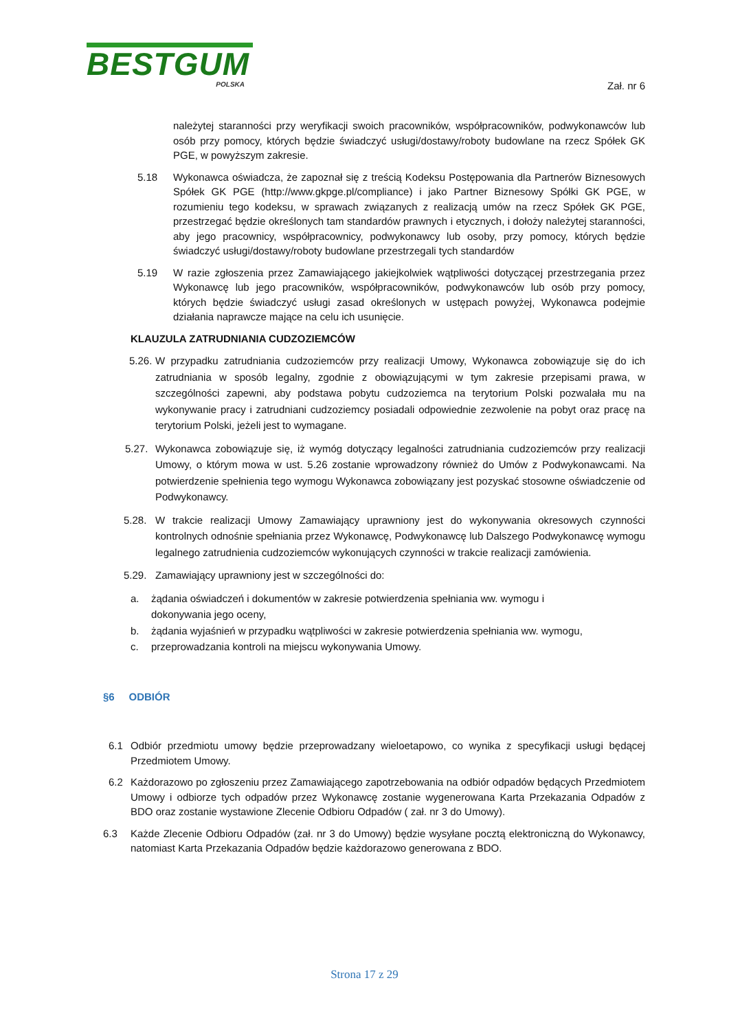BESTGUM
POLSKA
Zał. nr 6
należytej staranności przy weryfikacji swoich pracowników, współpracowników, podwykonawców lub osób przy pomocy, których będzie świadczyć usługi/dostawy/roboty budowlane na rzecz Spółek GK PGE, w powyższym zakresie.
5.18 Wykonawca oświadcza, że zapoznał się z treścią Kodeksu Postępowania dla Partnerów Biznesowych Spółek GK PGE (http://www.gkpge.pl/compliance) i jako Partner Biznesowy Spółki GK PGE, w rozumieniu tego kodeksu, w sprawach związanych z realizacją umów na rzecz Spółek GK PGE, przestrzegać będzie określonych tam standardów prawnych i etycznych, i dołoży należytej staranności, aby jego pracownicy, współpracownicy, podwykonawcy lub osoby, przy pomocy, których będzie świadczyć usługi/dostawy/roboty budowlane przestrzegali tych standardów
5.19 W razie zgłoszenia przez Zamawiającego jakiejkolwiek wątpliwości dotyczącej przestrzegania przez Wykonawcę lub jego pracowników, współpracowników, podwykonawców lub osób przy pomocy, których będzie świadczyć usługi zasad określonych w ustępach powyżej, Wykonawca podejmie działania naprawcze mające na celu ich usunięcie.
KLAUZULA ZATRUDNIANIA CUDZOZIEMCÓW
5.26.
W przypadku zatrudniania cudzoziemców przy realizacji Umowy, Wykonawca zobowiązuje się do ich zatrudniania w sposób legalny, zgodnie z obowiązującymi w tym zakresie przepisami prawa, w szczególności zapewni, aby podstawa pobytu cudzoziemca na terytorium Polski pozwalała mu na wykonywanie pracy i zatrudniani cudzoziemcy posiadali odpowiednie zezwolenie na pobyt oraz pracę na terytorium Polski, jeżeli jest to wymagane.
5.27.
Wykonawca zobowiązuje się, iż wymóg dotyczący legalności zatrudniania cudzoziemców przy realizacji Umowy, o którym mowa w ust. 5.26 zostanie wprowadzony również do Umów z Podwykonawcami. Na potwierdzenie spełnienia tego wymogu Wykonawca zobowiązany jest pozyskać stosowne oświadczenie od Podwykonawcy.
5.28. W trakcie realizacji Umowy Zamawiający uprawniony jest do wykonywania okresowych czynności kontrolnych odnośnie spełniania przez Wykonawcę, Podwykonawcę lub Dalszego Podwykonawcę wymogu legalnego zatrudnienia cudzoziemców wykonujących czynności w trakcie realizacji zamówienia.
5.29. Zamawiający uprawniony jest w szczególności do:
a. żądania oświadczeń i dokumentów w zakresie potwierdzenia spełniania ww. wymogu i dokonywania jego oceny,
b. żądania wyjaśnień w przypadku wątpliwości w zakresie potwierdzenia spełniania ww. wymogu,
c. przeprowadzania kontroli na miejscu wykonywania Umowy.
§6 ODBIÓR
6.1 Odbiór przedmiotu umowy będzie przeprowadzany wieloetapowo, co wynika z specyfikacji usługi będącej Przedmiotem Umowy.
6.2 Każdorazowo po zgłoszeniu przez Zamawiającego zapotrzebowania na odbiór odpadów będących Przedmiotem Umowy i odbiorze tych odpadów przez Wykonawcę zostanie wygenerowana Karta Przekazania Odpadów z BDO oraz zostanie wystawione Zlecenie Odbioru Odpadów ( zał. nr 3 do Umowy).
6.3 Każde Zlecenie Odbioru Odpadów (zał. nr 3 do Umowy) będzie wysyłane pocztą elektroniczną do Wykonawcy, natomiast Karta Przekazania Odpadów będzie każdorazowo generowana z BDO.
Strona 17 z 29